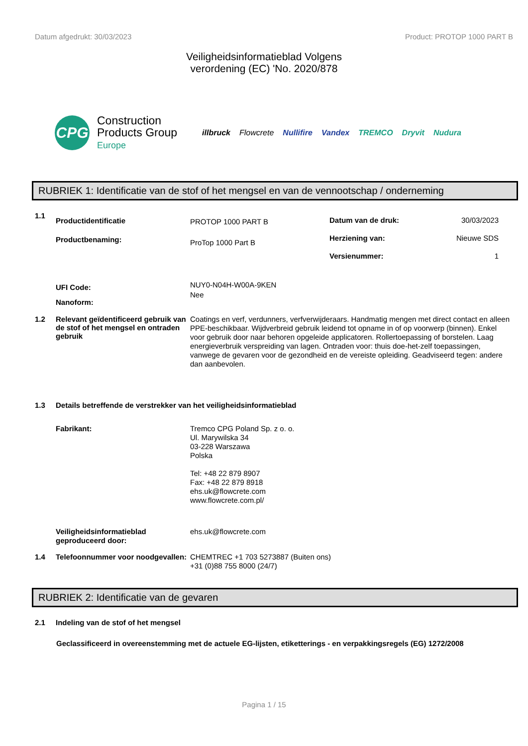Datum afgedrukt: 30/03/2023 Product: PROTOP 1000 PART B
Veiligheidsinformatieblad Volgens
verordening (EC) 'No. 2020/878
CPG
Construction
Products Group
Europe
illbruck Flowcrete Nullifire Vandex TREMCO Dryvit Nudura
RUBRIEK 1: Identificatie van de stof of het mengsel en van de vennootschap / onderneming
1.1
Productidentificatie
Productbenaming:
PROTOP 1000 PART B
ProTop 1000 Part B
Datum van de druk: 30/03/2023
Herziening van: Nieuwe SDS
Versienummer: 1
UFI Code:
Nanoform:
NUY0-N04H-W00A-9KEN
Nee
1.2 Relevant geïdentificeerd gebruik van de stof of het mengsel en ontraden gebruik
Coatings en verf, verdunners, verfverwijderaars. Handmatig mengen met direct contact en alleen PPE-beschikbaar. Wijdverbreid gebruik leidend tot opname in of op voorwerp (binnen). Enkel voor gebruik door naar behoren opgeleide applicatoren. Rollertoepassing of borstelen. Laag energieverbruik verspreiding van lagen. Ontraden voor: thuis doe-het-zelf toepassingen, vanwege de gevaren voor de gezondheid en de vereiste opleiding. Geadviseerd tegen: andere dan aanbevolen.
1.3 Details betreffende de verstrekker van het veiligheidsinformatieblad
Fabrikant: Tremco CPG Poland Sp. z o. o.
Ul. Marywilska 34
03-228 Warszawa
Polska
Tel: +48 22 879 8907
Fax: +48 22 879 8918
ehs.uk@flowcrete.com
www.flowcrete.com.pl/
Veiligheidsinformatieblad geproduceerd door:
ehs.uk@flowcrete.com
1.4 Telefoonnummer voor noodgevallen:
CHEMTREC +1 703 5273887 (Buiten ons)
+31 (0)88 755 8000 (24/7)
RUBRIEK 2: Identificatie van de gevaren
2.1 Indeling van de stof of het mengsel
Geclassificeerd in overeenstemming met de actuele EG-lijsten, etiketterings - en verpakkingsregels (EG) 1272/2008
Pagina 1 / 15